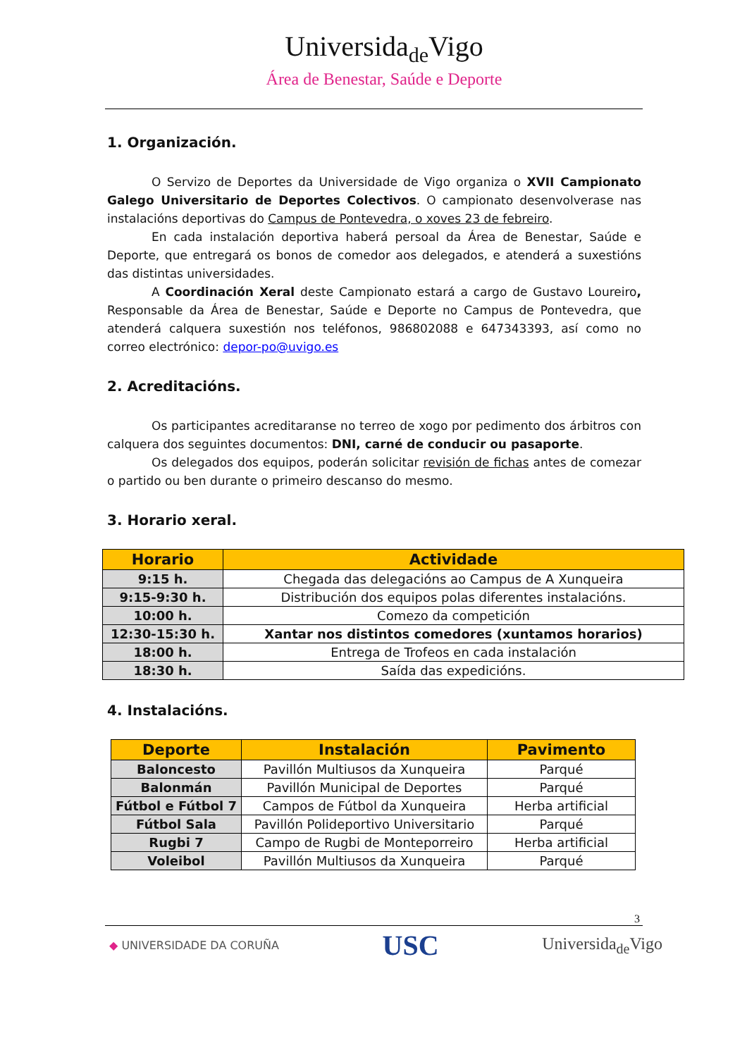Universida<sub>de</sub>Vigo
Área de Benestar, Saúde e Deporte
1. Organización.
O Servizo de Deportes da Universidade de Vigo organiza o XVII Campionato Galego Universitario de Deportes Colectivos. O campionato desenvolverase nas instalacións deportivas do Campus de Pontevedra, o xoves 23 de febreiro.
En cada instalación deportiva haberá persoal da Área de Benestar, Saúde e Deporte, que entregará os bonos de comedor aos delegados, e atenderá a suxestións das distintas universidades.
A Coordinación Xeral deste Campionato estará a cargo de Gustavo Loureiro, Responsable da Área de Benestar, Saúde e Deporte no Campus de Pontevedra, que atenderá calquera suxestión nos teléfonos, 986802088 e 647343393, así como no correo electrónico: depor-po@uvigo.es
2. Acreditacións.
Os participantes acreditaranse no terreo de xogo por pedimento dos árbitros con calquera dos seguintes documentos: DNI, carné de conducir ou pasaporte.
Os delegados dos equipos, poderán solicitar revisión de fichas antes de comezar o partido ou ben durante o primeiro descanso do mesmo.
3. Horario xeral.
| Horario | Actividade |
| --- | --- |
| 9:15 h. | Chegada das delegacións ao Campus de A Xunqueira |
| 9:15-9:30 h. | Distribución dos equipos polas diferentes instalacións. |
| 10:00 h. | Comezo da competición |
| 12:30-15:30 h. | Xantar nos distintos comedores (xuntamos horarios) |
| 18:00 h. | Entrega de Trofeos en cada instalación |
| 18:30 h. | Saída das expedicións. |
4. Instalacións.
| Deporte | Instalación | Pavimento |
| --- | --- | --- |
| Baloncesto | Pavillón Multiusos da Xunqueira | Parqué |
| Balonmán | Pavillón Municipal de Deportes | Parqué |
| Fútbol e Fútbol 7 | Campos de Fútbol da Xunqueira | Herba artificial |
| Fútbol Sala | Pavillón Polideportivo Universitario | Parqué |
| Rugbi 7 | Campo de Rugbi de Monteporreiro | Herba artificial |
| Voleibol | Pavillón Multiusos da Xunqueira | Parqué |
3
◆ UNIVERSIDADE DA CORUÑA
USC
Universida<sub>de</sub>Vigo